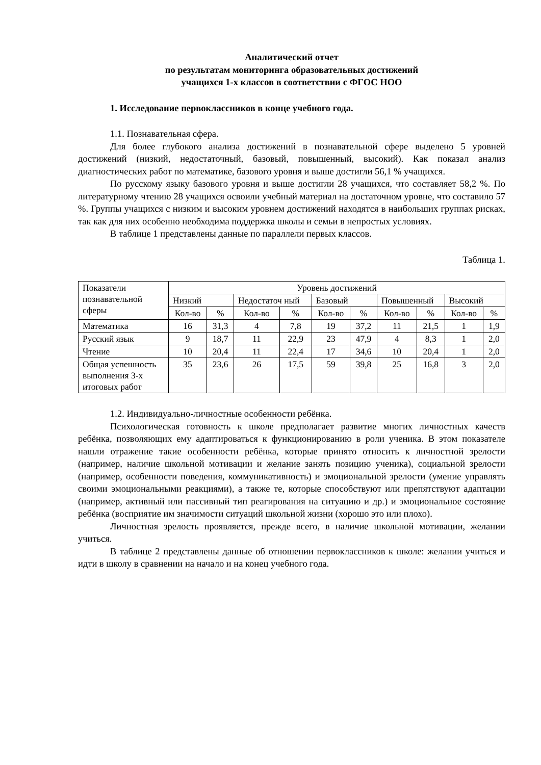Аналитический отчет
по результатам мониторинга образовательных достижений
учащихся 1-х классов в соответствии с ФГОС НОО
1. Исследование первоклассников в конце учебного года.
1.1. Познавательная сфера.
Для более глубокого анализа достижений в познавательной сфере выделено 5 уровней достижений (низкий, недостаточный, базовый, повышенный, высокий). Как показал анализ диагностических работ по математике, базового уровня и выше достигли 56,1 % учащихся.
По русскому языку базового уровня и выше достигли 28 учащихся, что составляет 58,2 %. По литературному чтению 28 учащихся освоили учебный материал на достаточном уровне, что составило 57 %. Группы учащихся с низким и высоким уровнем достижений находятся в наибольших группах рисках, так как для них особенно необходима поддержка школы и семьи в непростых условиях.
В таблице 1 представлены данные по параллели первых классов.
Таблица 1.
| Показатели познавательной сферы | Уровень достижений | | | | | | | | | |
| | Низкий | | Недостаточ ный | | Базовый | | Повышенный | | Высокий | |
| | Кол-во | % | Кол-во | % | Кол-во | % | Кол-во | % | Кол-во | % |
| Математика | 16 | 31,3 | 4 | 7,8 | 19 | 37,2 | 11 | 21,5 | 1 | 1,9 |
| Русский язык | 9 | 18,7 | 11 | 22,9 | 23 | 47,9 | 4 | 8,3 | 1 | 2,0 |
| Чтение | 10 | 20,4 | 11 | 22,4 | 17 | 34,6 | 10 | 20,4 | 1 | 2,0 |
| Общая успешность выполнения 3-х итоговых работ | 35 | 23,6 | 26 | 17,5 | 59 | 39,8 | 25 | 16,8 | 3 | 2,0 |
1.2. Индивидуально-личностные особенности ребёнка.
Психологическая готовность к школе предполагает развитие многих личностных качеств ребёнка, позволяющих ему адаптироваться к функционированию в роли ученика. В этом показателе нашли отражение такие особенности ребёнка, которые принято относить к личностной зрелости (например, наличие школьной мотивации и желание занять позицию ученика), социальной зрелости (например, особенности поведения, коммуникативность) и эмоциональной зрелости (умение управлять своими эмоциональными реакциями), а также те, которые способствуют или препятствуют адаптации (например, активный или пассивный тип реагирования на ситуацию и др.) и эмоциональное состояние ребёнка (восприятие им значимости ситуаций школьной жизни (хорошо это или плохо).
Личностная зрелость проявляется, прежде всего, в наличие школьной мотивации, желании учиться.
В таблице 2 представлены данные об отношении первоклассников к школе: желании учиться и идти в школу в сравнении на начало и на конец учебного года.